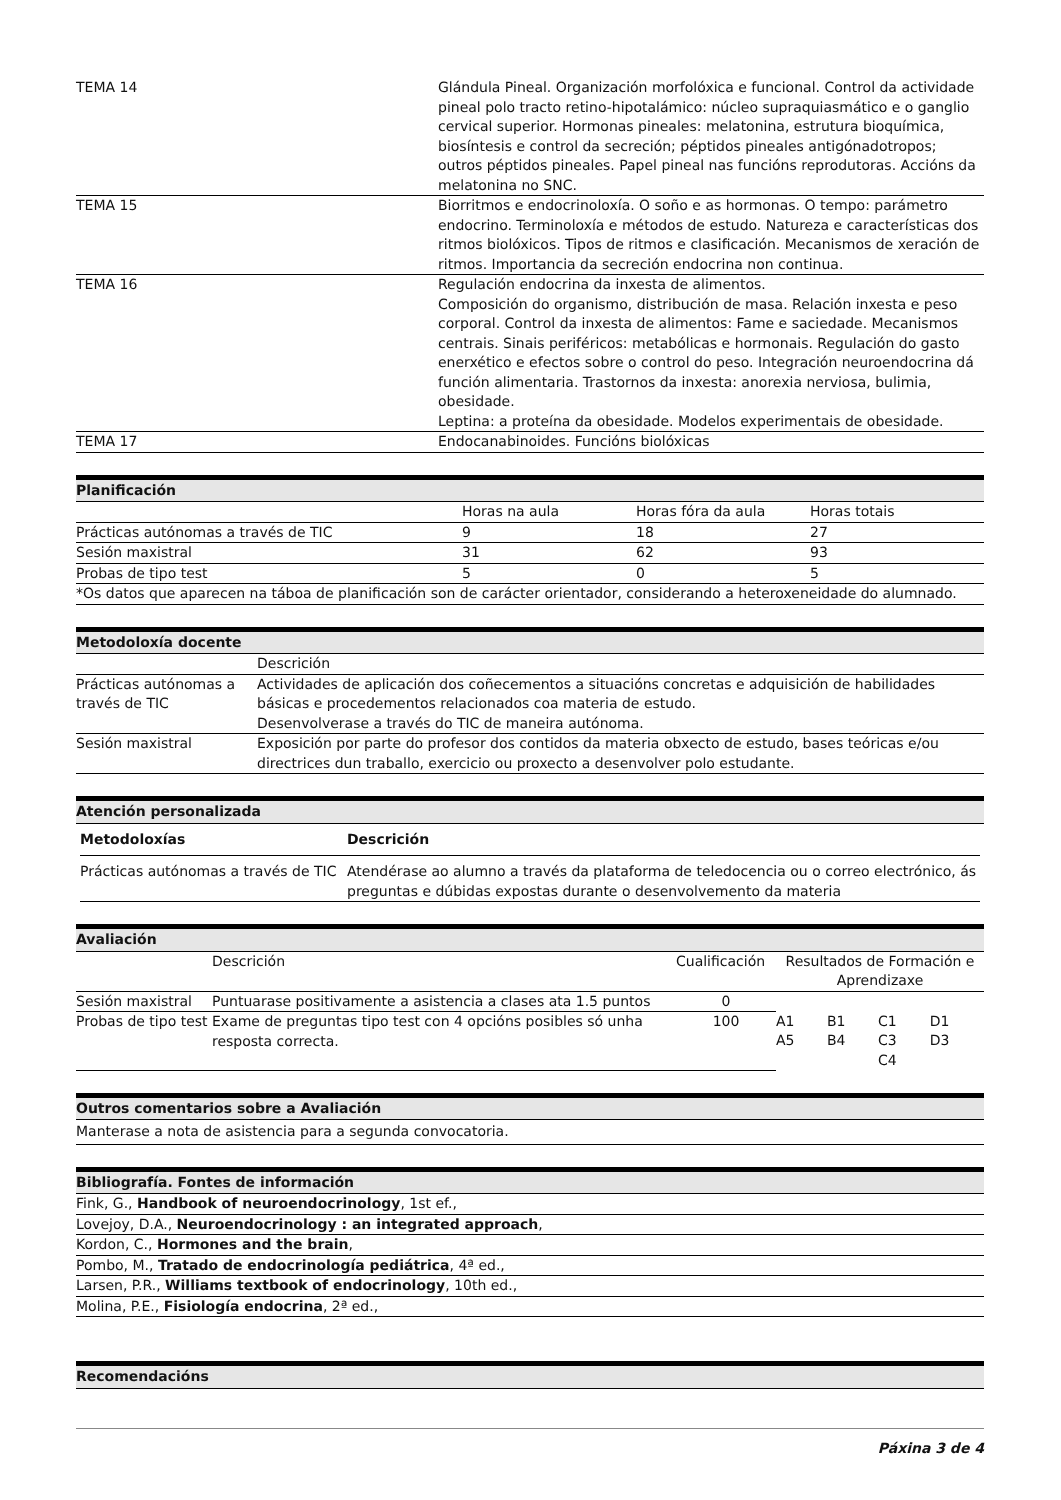| TEMA 14 | Glándula Pineal. Organización morfolóxica e funcional. Control da actividade pineal polo tracto retino-hipotalámico: núcleo supraquiasmático e o ganglio cervical superior. Hormonas pineales: melatonina, estrutura bioquímica, biosíntesis e control da secreción; péptidos pineales antigónadotropos; outros péptidos pineales. Papel pineal nas funcións reprodutoras. Accións da melatonina no SNC. |
| TEMA 15 | Biorritmos e endocrinoloxía. O soño e as hormonas. O tempo: parámetro endocrino. Terminoloxía e métodos de estudo. Natureza e características dos ritmos biolóxicos. Tipos de ritmos e clasificación. Mecanismos de xeración de ritmos. Importancia da secreción endocrina non continua. |
| TEMA 16 | Regulación endocrina da inxesta de alimentos. Composición do organismo, distribución de masa. Relación inxesta e peso corporal. Control da inxesta de alimentos: Fame e saciedade. Mecanismos centrais. Sinais periféricos: metabólicas e hormonais. Regulación do gasto enerxético e efectos sobre o control do peso. Integración neuroendocrina dá función alimentaria. Trastornos da inxesta: anorexia nerviosa, bulimia, obesidade. Leptina: a proteína da obesidade. Modelos experimentais de obesidade. |
| TEMA 17 | Endocanabinoides. Funcións biolóxicas |
Planificación
| | Horas na aula | Horas fóra da aula | Horas totais |
| Prácticas autónomas a través de TIC | 9 | 18 | 27 |
| Sesión maxistral | 31 | 62 | 93 |
| Probas de tipo test | 5 | 0 | 5 |
| *Os datos que aparecen na táboa de planificación son de carácter orientador, considerando a heteroxeneidade do alumnado. | | | |
Metodoloxía docente
| | Descrición |
| Prácticas autónomas a través de TIC | Actividades de aplicación dos coñecementos a situacións concretas e adquisición de habilidades básicas e procedementos relacionados coa materia de estudo. Desenvolverase a través do TIC de maneira autónoma. |
| Sesión maxistral | Exposición por parte do profesor dos contidos da materia obxecto de estudo, bases teóricas e/ou directrices dun traballo, exercicio ou proxecto a desenvolver polo estudante. |
Atención personalizada
| Metodoloxías | Descrición |
| --- | --- |
| Prácticas autónomas a través de TIC | Atendérase ao alumno a través da plataforma de teledocencia ou o correo electrónico, ás preguntas e dúbidas expostas durante o desenvolvemento da materia |
Avaliación
| | Descrición | Cualificación | Resultados de Formación e Aprendizaxe | | | |
| Sesión maxistral | Puntuarase positivamente a asistencia a clases ata 1.5 puntos | 0 | | | | |
| Probas de tipo test | Exame de preguntas tipo test con 4 opcións posibles só unha resposta correcta. | 100 | A1 A5 | B1 B4 | C1 C3 C4 | D1 D3 |
Outros comentarios sobre a Avaliación
Manterase a nota de asistencia para a segunda convocatoria.
Bibliografía. Fontes de información
| Fink, G., Handbook of neuroendocrinology , 1st ef., |
| Lovejoy, D.A., Neuroendocrinology : an integrated approach , |
| Kordon, C., Hormones and the brain , |
| Pombo, M., Tratado de endocrinología pediátrica , 4ª ed., |
| Larsen, P.R., Williams textbook of endocrinology , 10th ed., |
| Molina, P.E., Fisiología endocrina , 2ª ed., |
Recomendacións
Páxina 3 de 4